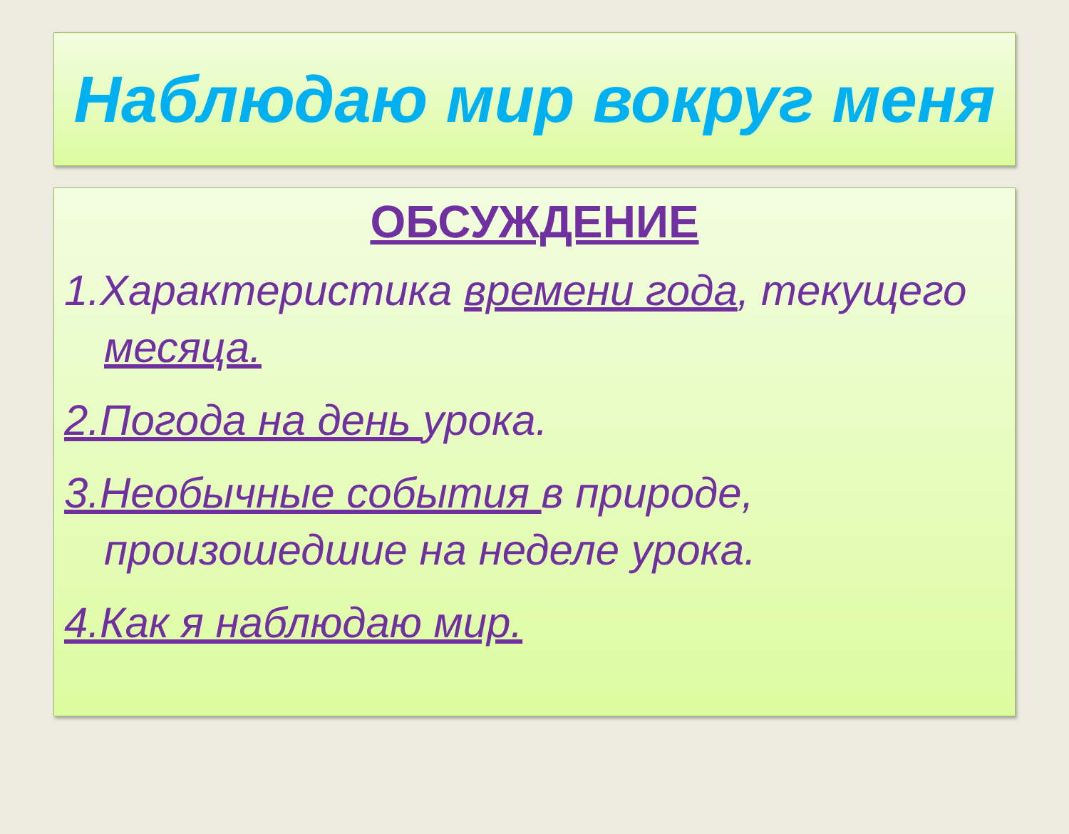Наблюдаю мир вокруг меня
ОБСУЖДЕНИЕ
1.Характеристика времени года, текущего месяца.
2.Погода на день урока.
3.Необычные события в природе, произошедшие на неделе урока.
4.Как я наблюдаю мир.